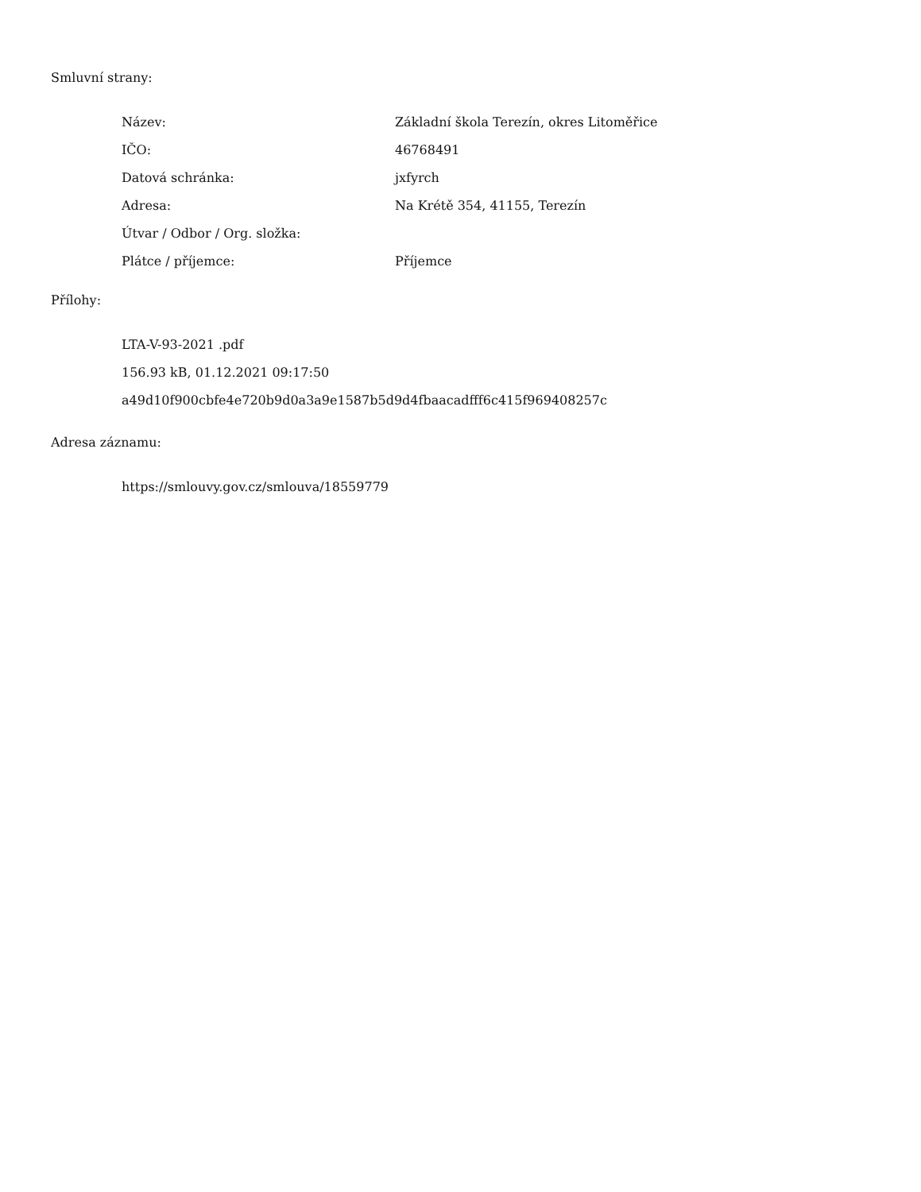Smluvní strany:
| Název: | Základní škola Terezín, okres Litoměřice |
| IČO: | 46768491 |
| Datová schránka: | jxfyrch |
| Adresa: | Na Krétě 354, 41155, Terezín |
| Útvar / Odbor / Org. složka: | |
| Plátce / příjemce: | Příjemce |
Přílohy:
LTA-V-93-2021 .pdf
156.93 kB, 01.12.2021 09:17:50
a49d10f900cbfe4e720b9d0a3a9e1587b5d9d4fbaacadfff6c415f969408257c
Adresa záznamu:
https://smlouvy.gov.cz/smlouva/18559779